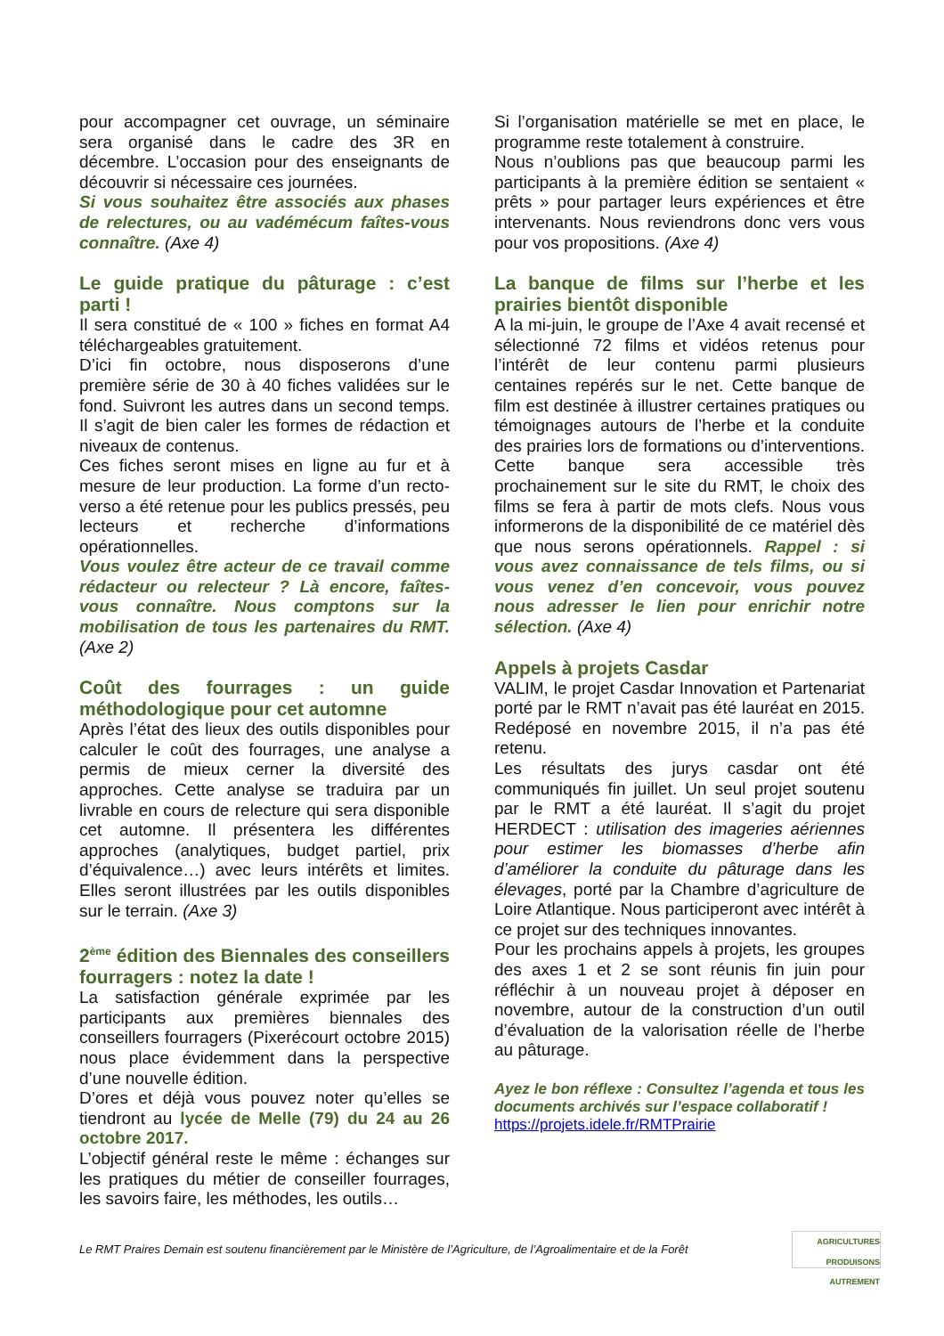pour accompagner cet ouvrage, un séminaire sera organisé dans le cadre des 3R en décembre. L’occasion pour des enseignants de découvrir si nécessaire ces journées.
Si vous souhaitez être associés aux phases de relectures, ou au vadémécum faîtes-vous connaître. (Axe 4)
Le guide pratique du pâturage : c’est parti !
Il sera constitué de « 100 » fiches en format A4 téléchargeables gratuitement.
D’ici fin octobre, nous disposerons d’une première série de 30 à 40 fiches validées sur le fond. Suivront les autres dans un second temps. Il s’agit de bien caler les formes de rédaction et niveaux de contenus.
Ces fiches seront mises en ligne au fur et à mesure de leur production. La forme d’un recto-verso a été retenue pour les publics pressés, peu lecteurs et recherche d’informations opérationnelles.
Vous voulez être acteur de ce travail comme rédacteur ou relecteur ? Là encore, faîtes-vous connaître. Nous comptons sur la mobilisation de tous les partenaires du RMT. (Axe 2)
Coût des fourrages : un guide méthodologique pour cet automne
Après l’état des lieux des outils disponibles pour calculer le coût des fourrages, une analyse a permis de mieux cerner la diversité des approches. Cette analyse se traduira par un livrable en cours de relecture qui sera disponible cet automne. Il présentera les différentes approches (analytiques, budget partiel, prix d’équivalence…) avec leurs intérêts et limites. Elles seront illustrées par les outils disponibles sur le terrain. (Axe 3)
2<sup>ème</sup> édition des Biennales des conseillers fourragers : notez la date !
La satisfaction générale exprimée par les participants aux premières biennales des conseillers fourragers (Pixerécourt octobre 2015) nous place évidemment dans la perspective d’une nouvelle édition.
D’ores et déjà vous pouvez noter qu’elles se tiendront au lycée de Melle (79) du 24 au 26 octobre 2017.
L’objectif général reste le même : échanges sur les pratiques du métier de conseiller fourrages, les savoirs faire, les méthodes, les outils…
Si l’organisation matérielle se met en place, le programme reste totalement à construire.
Nous n’oublions pas que beaucoup parmi les participants à la première édition se sentaient « prêts » pour partager leurs expériences et être intervenants. Nous reviendrons donc vers vous pour vos propositions. (Axe 4)
La banque de films sur l’herbe et les prairies bientôt disponible
A la mi-juin, le groupe de l’Axe 4 avait recensé et sélectionné 72 films et vidéos retenus pour l’intérêt de leur contenu parmi plusieurs centaines repérés sur le net. Cette banque de film est destinée à illustrer certaines pratiques ou témoignages autours de l’herbe et la conduite des prairies lors de formations ou d’interventions. Cette banque sera accessible très prochainement sur le site du RMT, le choix des films se fera à partir de mots clefs. Nous vous informerons de la disponibilité de ce matériel dès que nous serons opérationnels. Rappel : si vous avez connaissance de tels films, ou si vous venez d’en concevoir, vous pouvez nous adresser le lien pour enrichir notre sélection. (Axe 4)
Appels à projets Casdar
VALIM, le projet Casdar Innovation et Partenariat porté par le RMT n’avait pas été lauréat en 2015. Redéposé en novembre 2015, il n’a pas été retenu.
Les résultats des jurys casdar ont été communiqués fin juillet. Un seul projet soutenu par le RMT a été lauréat. Il s’agit du projet HERDECT : utilisation des imageries aériennes pour estimer les biomasses d’herbe afin d’améliorer la conduite du pâturage dans les élevages, porté par la Chambre d’agriculture de Loire Atlantique. Nous participeront avec intérêt à ce projet sur des techniques innovantes.
Pour les prochains appels à projets, les groupes des axes 1 et 2 se sont réunis fin juin pour réfléchir à un nouveau projet à déposer en novembre, autour de la construction d’un outil d’évaluation de la valorisation réelle de l’herbe au pâturage.
Ayez le bon réflexe : Consultez l’agenda et tous les documents archivés sur l’espace collaboratif !
https://projets.idele.fr/RMTPrairie
Le RMT Praires Demain est soutenu financièrement par le Ministère de l’Agriculture, de l’Agroalimentaire et de la Forêt
AGRICULTURES
PRODUISONS
AUTREMENT